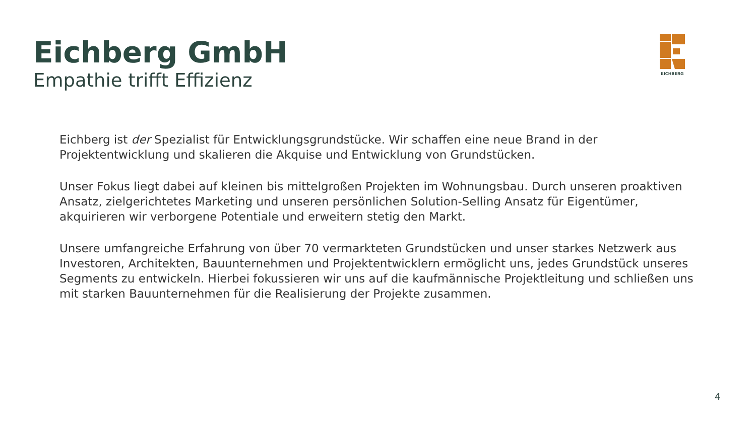Eichberg GmbH
Empathie trifft Effizienz
EICHBERG
Eichberg ist der Spezialist für Entwicklungsgrundstücke. Wir schaffen eine neue Brand in der Projektentwicklung und skalieren die Akquise und Entwicklung von Grundstücken.
Unser Fokus liegt dabei auf kleinen bis mittelgroßen Projekten im Wohnungsbau. Durch unseren proaktiven Ansatz, zielgerichtetes Marketing und unseren persönlichen Solution-Selling Ansatz für Eigentümer, akquirieren wir verborgene Potentiale und erweitern stetig den Markt.
Unsere umfangreiche Erfahrung von über 70 vermarkteten Grundstücken und unser starkes Netzwerk aus Investoren, Architekten, Bauunternehmen und Projektentwicklern ermöglicht uns, jedes Grundstück unseres Segments zu entwickeln. Hierbei fokussieren wir uns auf die kaufmännische Projektleitung und schließen uns mit starken Bauunternehmen für die Realisierung der Projekte zusammen.
4